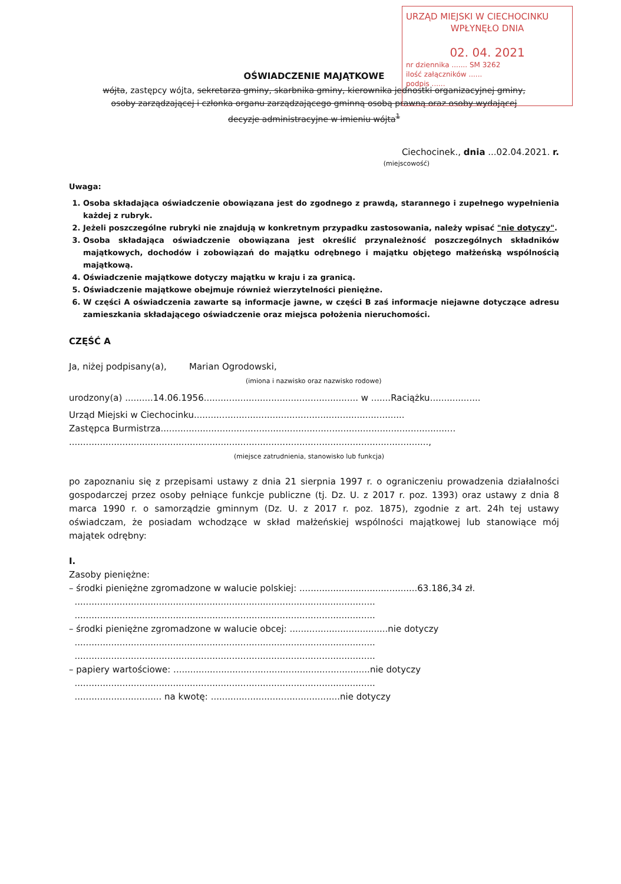URZĄD MIEJSKI W CIECHOCINKU
WPŁYNĘŁO DNIA
02. 04. 2021
nr dziennika ....... SM 3262
ilość załączników ......
podpis ......
OŚWIADCZENIE MAJĄTKOWE
wójta, zastępcy wójta, sekretarza gminy, skarbnika gminy, kierownika jednostki organizacyjnej gminy,
osoby zarządzającej i członka organu zarządzającego gminną osobą prawną oraz osoby wydającej
decyzje administracyjne w imieniu wójta<sup>1</sup>
Ciechocinek., dnia ...02.04.2021. r.
(miejscowość)
Uwaga:
1. Osoba składająca oświadczenie obowiązana jest do zgodnego z prawdą, starannego i zupełnego wypełnienia każdej z rubryk.
2. Jeżeli poszczególne rubryki nie znajdują w konkretnym przypadku zastosowania, należy wpisać "nie dotyczy".
3. Osoba składająca oświadczenie obowiązana jest określić przynależność poszczególnych składników majątkowych, dochodów i zobowiązań do majątku odrębnego i majątku objętego małżeńską wspólnością majątkową.
4. Oświadczenie majątkowe dotyczy majątku w kraju i za granicą.
5. Oświadczenie majątkowe obejmuje również wierzytelności pieniężne.
6. W części A oświadczenia zawarte są informacje jawne, w części B zaś informacje niejawne dotyczące adresu zamieszkania składającego oświadczenie oraz miejsca położenia nieruchomości.
CZĘŚĆ A
Ja, niżej podpisany(a), Marian Ogrodowski,
(imiona i nazwisko oraz nazwisko rodowe)
urodzony(a) ..........14.06.1956....................................................... w .......Raciążku..................
Urząd Miejski w Ciechocinku...........................................................................
Zastępca Burmistrza.........................................................................................................
................................................................................................................................,
(miejsce zatrudnienia, stanowisko lub funkcja)
po zapoznaniu się z przepisami ustawy z dnia 21 sierpnia 1997 r. o ograniczeniu prowadzenia działalności gospodarczej przez osoby pełniące funkcje publiczne (tj. Dz. U. z 2017 r. poz. 1393) oraz ustawy z dnia 8 marca 1990 r. o samorządzie gminnym (Dz. U. z 2017 r. poz. 1875), zgodnie z art. 24h tej ustawy oświadczam, że posiadam wchodzące w skład małżeńskiej wspólności majątkowej lub stanowiące mój majątek odrębny:
I.
Zasoby pieniężne:
– środki pieniężne zgromadzone w walucie polskiej: ..........................................63.186,34 zł.
...........................................................................................................
...........................................................................................................
– środki pieniężne zgromadzone w walucie obcej: ...................................nie dotyczy
...........................................................................................................
...........................................................................................................
– papiery wartościowe: ......................................................................nie dotyczy
...........................................................................................................
............................... na kwotę: ..............................................nie dotyczy